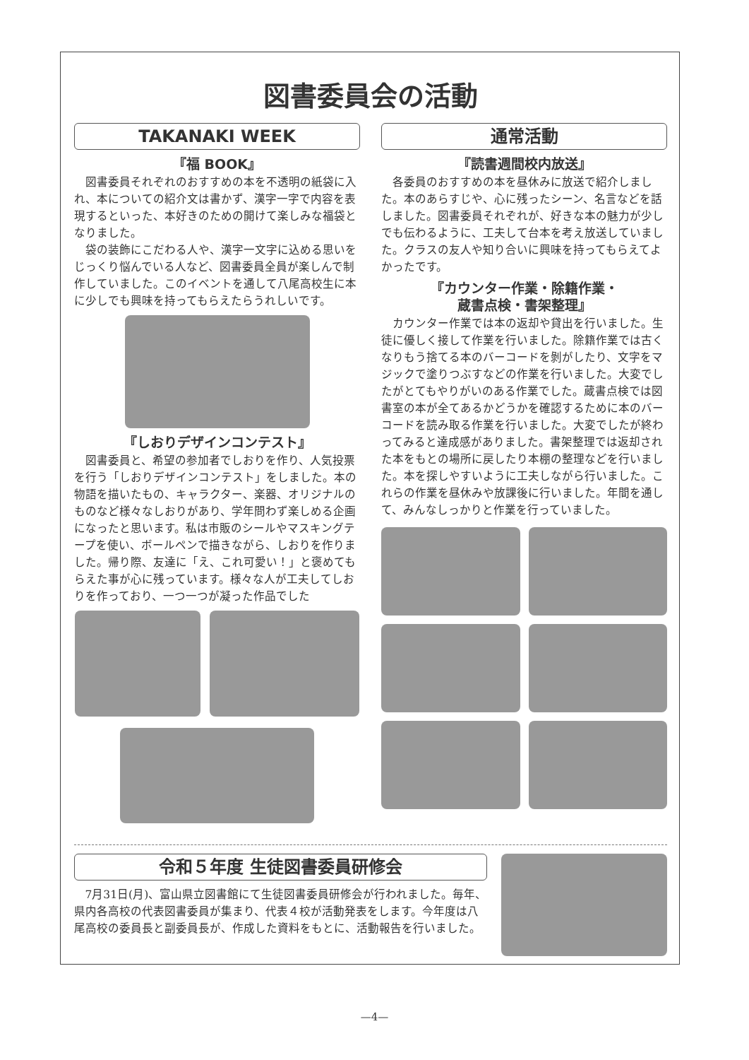図書委員会の活動
TAKANAKI WEEK
『福 BOOK』
図書委員それぞれのおすすめの本を不透明の紙袋に入れ、本についての紹介文は書かず、漢字一字で内容を表現するといった、本好きのための開けて楽しみな福袋となりました。
袋の装飾にこだわる人や、漢字一文字に込める思いをじっくり悩んでいる人など、図書委員全員が楽しんで制作していました。このイベントを通して八尾高校生に本に少しでも興味を持ってもらえたらうれしいです。
『しおりデザインコンテスト』
図書委員と、希望の参加者でしおりを作り、人気投票を行う「しおりデザインコンテスト」をしました。本の物語を描いたもの、キャラクター、楽器、オリジナルのものなど様々なしおりがあり、学年問わず楽しめる企画になったと思います。私は市販のシールやマスキングテープを使い、ボールペンで描きながら、しおりを作りました。帰り際、友達に「え、これ可愛い！」と褒めてもらえた事が心に残っています。様々な人が工夫してしおりを作っており、一つ一つが凝った作品でした
通常活動
『読書週間校内放送』
各委員のおすすめの本を昼休みに放送で紹介しました。本のあらすじや、心に残ったシーン、名言などを話しました。図書委員それぞれが、好きな本の魅力が少しでも伝わるように、工夫して台本を考え放送していました。クラスの友人や知り合いに興味を持ってもらえてよかったです。
『カウンター作業・除籍作業・
蔵書点検・書架整理』
カウンター作業では本の返却や貸出を行いました。生徒に優しく接して作業を行いました。除籍作業では古くなりもう捨てる本のバーコードを剝がしたり、文字をマジックで塗りつぶすなどの作業を行いました。大変でしたがとてもやりがいのある作業でした。蔵書点検では図書室の本が全てあるかどうかを確認するために本のバーコードを読み取る作業を行いました。大変でしたが終わってみると達成感がありました。書架整理では返却された本をもとの場所に戻したり本棚の整理などを行いました。本を探しやすいように工夫しながら行いました。これらの作業を昼休みや放課後に行いました。年間を通して、みんなしっかりと作業を行っていました。
令和５年度 生徒図書委員研修会
7月31日(月)、富山県立図書館にて生徒図書委員研修会が行われました。毎年、県内各高校の代表図書委員が集まり、代表４校が活動発表をします。今年度は八尾高校の委員長と副委員長が、作成した資料をもとに、活動報告を行いました。
—4—